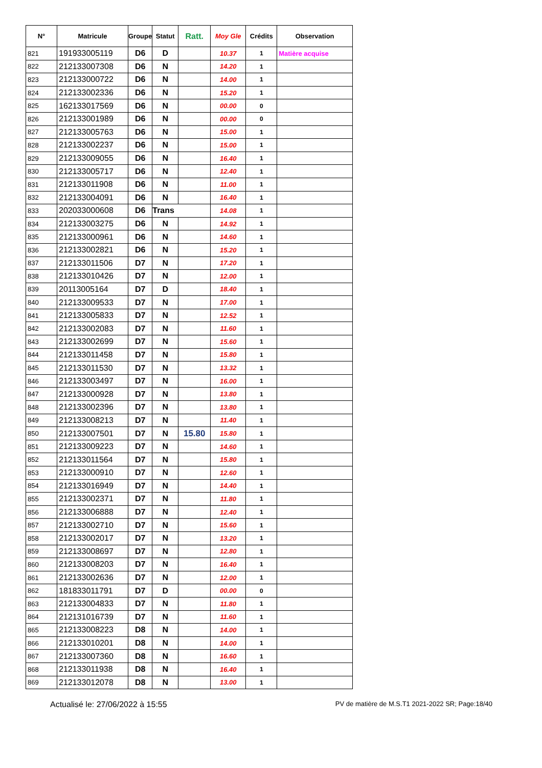| N° | Matricule | Groupe | Statut | Ratt. | Moy Gle | Crédits | Observation |
| --- | --- | --- | --- | --- | --- | --- | --- |
| 821 | 191933005119 | D6 | D | | 10.37 | 1 | Matière acquise |
| 822 | 212133007308 | D6 | N | | 14.20 | 1 | |
| 823 | 212133000722 | D6 | N | | 14.00 | 1 | |
| 824 | 212133002336 | D6 | N | | 15.20 | 1 | |
| 825 | 162133017569 | D6 | N | | 00.00 | 0 | |
| 826 | 212133001989 | D6 | N | | 00.00 | 0 | |
| 827 | 212133005763 | D6 | N | | 15.00 | 1 | |
| 828 | 212133002237 | D6 | N | | 15.00 | 1 | |
| 829 | 212133009055 | D6 | N | | 16.40 | 1 | |
| 830 | 212133005717 | D6 | N | | 12.40 | 1 | |
| 831 | 212133011908 | D6 | N | | 11.00 | 1 | |
| 832 | 212133004091 | D6 | N | | 16.40 | 1 | |
| 833 | 202033000608 | D6 | Trans | | 14.08 | 1 | |
| 834 | 212133003275 | D6 | N | | 14.92 | 1 | |
| 835 | 212133000961 | D6 | N | | 14.60 | 1 | |
| 836 | 212133002821 | D6 | N | | 15.20 | 1 | |
| 837 | 212133011506 | D7 | N | | 17.20 | 1 | |
| 838 | 212133010426 | D7 | N | | 12.00 | 1 | |
| 839 | 20113005164 | D7 | D | | 18.40 | 1 | |
| 840 | 212133009533 | D7 | N | | 17.00 | 1 | |
| 841 | 212133005833 | D7 | N | | 12.52 | 1 | |
| 842 | 212133002083 | D7 | N | | 11.60 | 1 | |
| 843 | 212133002699 | D7 | N | | 15.60 | 1 | |
| 844 | 212133011458 | D7 | N | | 15.80 | 1 | |
| 845 | 212133011530 | D7 | N | | 13.32 | 1 | |
| 846 | 212133003497 | D7 | N | | 16.00 | 1 | |
| 847 | 212133000928 | D7 | N | | 13.80 | 1 | |
| 848 | 212133002396 | D7 | N | | 13.80 | 1 | |
| 849 | 212133008213 | D7 | N | | 11.40 | 1 | |
| 850 | 212133007501 | D7 | N | 15.80 | 15.80 | 1 | |
| 851 | 212133009223 | D7 | N | | 14.60 | 1 | |
| 852 | 212133011564 | D7 | N | | 15.80 | 1 | |
| 853 | 212133000910 | D7 | N | | 12.60 | 1 | |
| 854 | 212133016949 | D7 | N | | 14.40 | 1 | |
| 855 | 212133002371 | D7 | N | | 11.80 | 1 | |
| 856 | 212133006888 | D7 | N | | 12.40 | 1 | |
| 857 | 212133002710 | D7 | N | | 15.60 | 1 | |
| 858 | 212133002017 | D7 | N | | 13.20 | 1 | |
| 859 | 212133008697 | D7 | N | | 12.80 | 1 | |
| 860 | 212133008203 | D7 | N | | 16.40 | 1 | |
| 861 | 212133002636 | D7 | N | | 12.00 | 1 | |
| 862 | 181833011791 | D7 | D | | 00.00 | 0 | |
| 863 | 212133004833 | D7 | N | | 11.80 | 1 | |
| 864 | 212131016739 | D7 | N | | 11.60 | 1 | |
| 865 | 212133008223 | D8 | N | | 14.00 | 1 | |
| 866 | 212133010201 | D8 | N | | 14.00 | 1 | |
| 867 | 212133007360 | D8 | N | | 16.60 | 1 | |
| 868 | 212133011938 | D8 | N | | 16.40 | 1 | |
| 869 | 212133012078 | D8 | N | | 13.00 | 1 | |
Actualisé le: 27/06/2022 à 15:55 PV de matière de M.S.T1 2021-2022 SR; Page:18/40